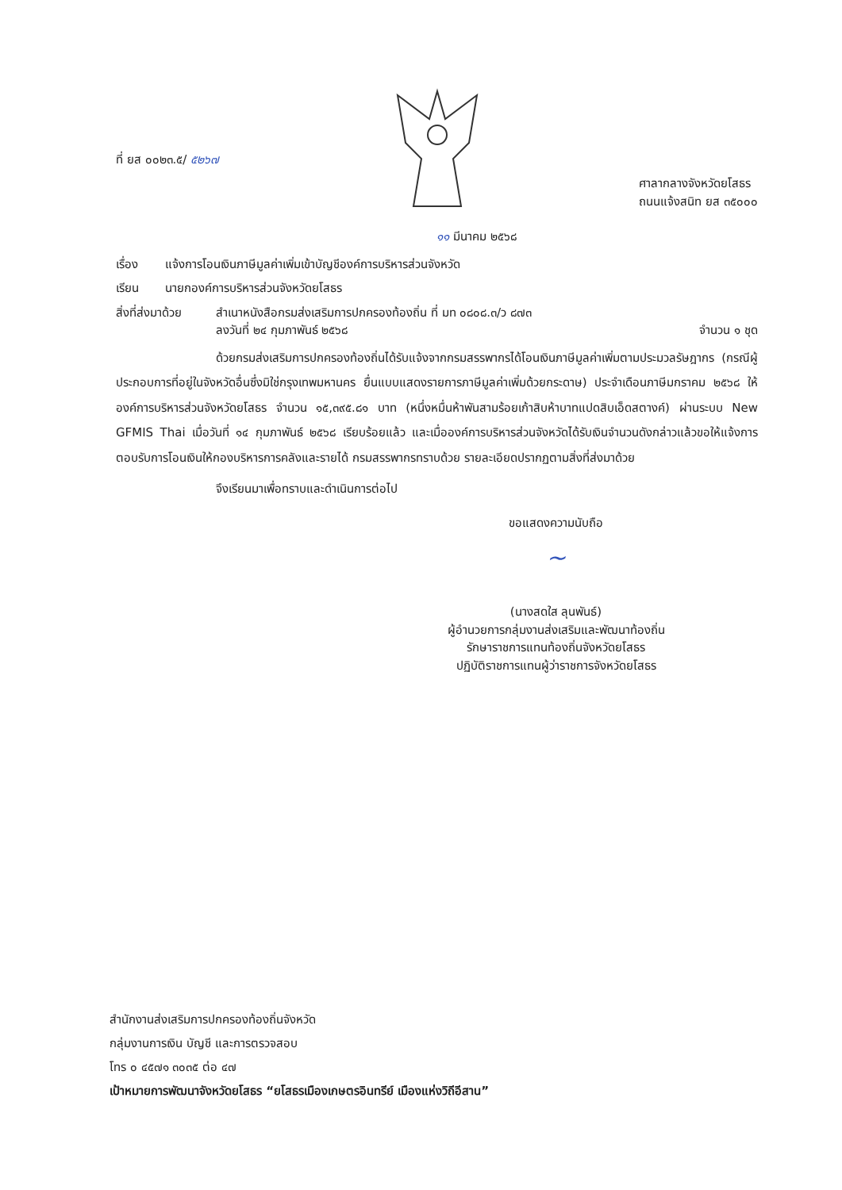ที่ ยส ๐๐๒๓.๕/ ๕๒๖๗
ศาลากลางจังหวัดยโสธร
ถนนแจ้งสนิท ยส ๓๕๐๐๐
๑๑ มีนาคม ๒๕๖๘
เรื่อง แจ้งการโอนเงินภาษีมูลค่าเพิ่มเข้าบัญชีองค์การบริหารส่วนจังหวัด
เรียน นายกองค์การบริหารส่วนจังหวัดยโสธร
สิ่งที่ส่งมาด้วย สำเนาหนังสือกรมส่งเสริมการปกครองท้องถิ่น ที่ มท ๐๘๐๘.๓/ว ๘๗๓
ลงวันที่ ๒๔ กุมภาพันธ์ ๒๕๖๘ จำนวน ๑ ชุด
ด้วยกรมส่งเสริมการปกครองท้องถิ่นได้รับแจ้งจากกรมสรรพากรได้โอนเงินภาษีมูลค่าเพิ่มตามประมวลรัษฎากร (กรณีผู้ประกอบการที่อยู่ในจังหวัดอื่นซึ่งมิใช่กรุงเทพมหานคร ยื่นแบบแสดงรายการภาษีมูลค่าเพิ่มด้วยกระดาษ) ประจำเดือนภาษีมกราคม ๒๕๖๘ ให้องค์การบริหารส่วนจังหวัดยโสธร จำนวน ๑๕,๓๙๕.๘๑ บาท (หนึ่งหมื่นห้าพันสามร้อยเก้าสิบห้าบาทแปดสิบเอ็ดสตางค์) ผ่านระบบ New GFMIS Thai เมื่อวันที่ ๑๔ กุมภาพันธ์ ๒๕๖๘ เรียบร้อยแล้ว และเมื่อองค์การบริหารส่วนจังหวัดได้รับเงินจำนวนดังกล่าวแล้วขอให้แจ้งการตอบรับการโอนเงินให้กองบริหารการคลังและรายได้ กรมสรรพากรทราบด้วย รายละเอียดปรากฏตามสิ่งที่ส่งมาด้วย
จึงเรียนมาเพื่อทราบและดำเนินการต่อไป
ขอแสดงความนับถือ
~
(นางสดใส ลุนพันธ์)
ผู้อำนวยการกลุ่มงานส่งเสริมและพัฒนาท้องถิ่น
รักษาราชการแทนท้องถิ่นจังหวัดยโสธร
ปฏิบัติราชการแทนผู้ว่าราชการจังหวัดยโสธร
สำนักงานส่งเสริมการปกครองท้องถิ่นจังหวัด
กลุ่มงานการเงิน บัญชี และการตรวจสอบ
โทร ๐ ๔๕๗๑ ๓๐๓๕ ต่อ ๔๗
เป้าหมายการพัฒนาจังหวัดยโสธร “ยโสธรเมืองเกษตรอินทรีย์ เมืองแห่งวิถีอีสาน”